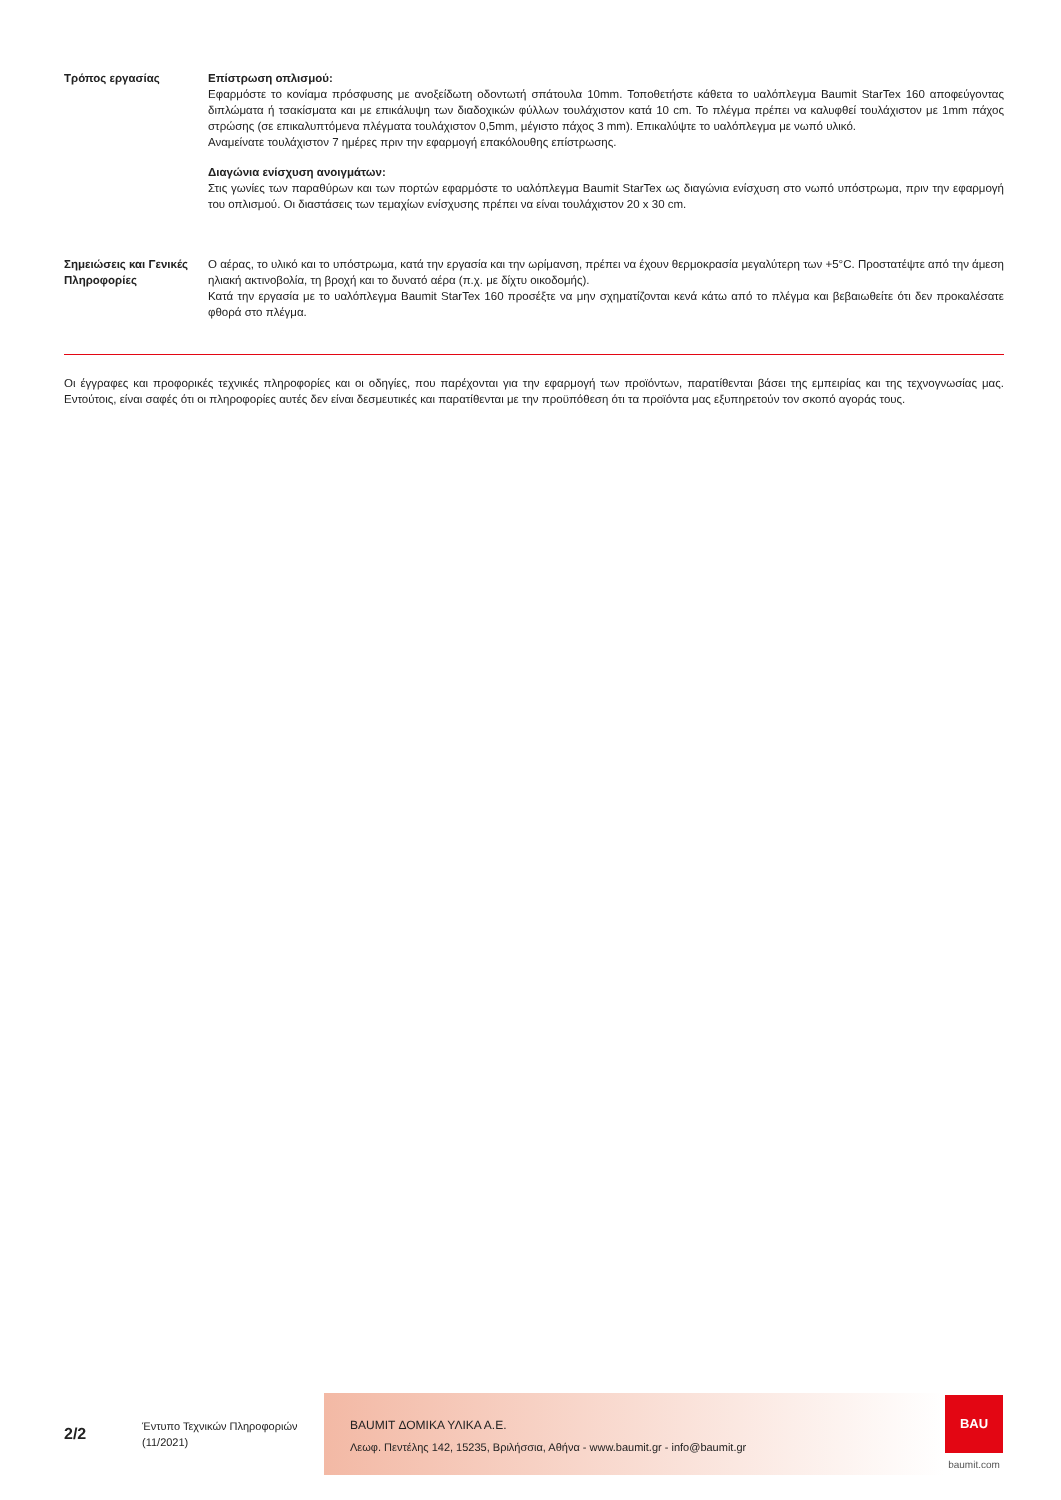Τρόπος εργασίας Επίστρωση οπλισμού:
Εφαρμόστε το κονίαμα πρόσφυσης με ανοξείδωτη οδοντωτή σπάτουλα 10mm. Τοποθετήστε κάθετα το υαλόπλεγμα Baumit StarTex 160 αποφεύγοντας διπλώματα ή τσακίσματα και με επικάλυψη των διαδοχικών φύλλων τουλάχιστον κατά 10 cm. Το πλέγμα πρέπει να καλυφθεί τουλάχιστον με 1mm πάχος στρώσης (σε επικαλυπτόμενα πλέγματα τουλάχιστον 0,5mm, μέγιστο πάχος 3 mm). Επικαλύψτε το υαλόπλεγμα με νωπό υλικό.
Αναμείνατε τουλάχιστον 7 ημέρες πριν την εφαρμογή επακόλουθης επίστρωσης.
Διαγώνια ενίσχυση ανοιγμάτων:
Στις γωνίες των παραθύρων και των πορτών εφαρμόστε το υαλόπλεγμα Baumit StarTex ως διαγώνια ενίσχυση στο νωπό υπόστρωμα, πριν την εφαρμογή του οπλισμού. Οι διαστάσεις των τεμαχίων ενίσχυσης πρέπει να είναι τουλάχιστον 20 x 30 cm.
Σημειώσεις και Γενικές Πληροφορίες
Ο αέρας, το υλικό και το υπόστρωμα, κατά την εργασία και την ωρίμανση, πρέπει να έχουν θερμοκρασία μεγαλύτερη των +5°C. Προστατέψτε από την άμεση ηλιακή ακτινοβολία, τη βροχή και το δυνατό αέρα (π.χ. με δίχτυ οικοδομής).
Κατά την εργασία με το υαλόπλεγμα Baumit StarTex 160 προσέξτε να μην σχηματίζονται κενά κάτω από το πλέγμα και βεβαιωθείτε ότι δεν προκαλέσατε φθορά στο πλέγμα.
Οι έγγραφες και προφορικές τεχνικές πληροφορίες και οι οδηγίες, που παρέχονται για την εφαρμογή των προϊόντων, παρατίθενται βάσει της εμπειρίας και της τεχνογνωσίας μας. Εντούτοις, είναι σαφές ότι οι πληροφορίες αυτές δεν είναι δεσμευτικές και παρατίθενται με την προϋπόθεση ότι τα προϊόντα μας εξυπηρετούν τον σκοπό αγοράς τους.
2/2
Έντυπο Τεχνικών Πληροφοριών
(11/2021)
BAUMIT ΔΟΜΙΚΑ ΥΛΙΚΑ Α.Ε.
Λεωφ. Πεντέλης 142, 15235, Βριλήσσια, Αθήνα - www.baumit.gr - info@baumit.gr
BAU
baumit.com